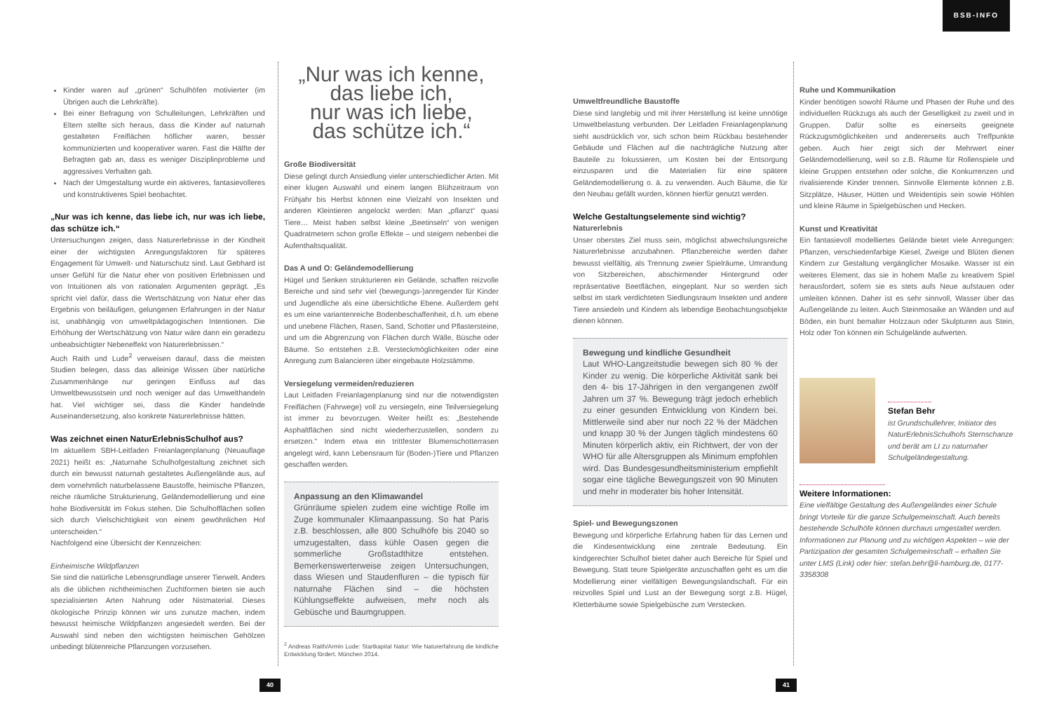BSB-INFO
Kinder waren auf „grünen“ Schulhöfen motivierter (im Übrigen auch die Lehrkräfte).
Bei einer Befragung von Schulleitungen, Lehrkräften und Eltern stellte sich heraus, dass die Kinder auf naturnah gestalteten Freiflächen höflicher waren, besser kommunizierten und kooperativer waren. Fast die Hälfte der Befragten gab an, dass es weniger Disziplinprobleme und aggressives Verhalten gab.
Nach der Umgestaltung wurde ein aktiveres, fantasievolleres und konstruktiveres Spiel beobachtet.
„Nur was ich kenne, das liebe ich, nur was ich liebe, das schütze ich.“
Untersuchungen zeigen, dass Naturerlebnisse in der Kindheit einer der wichtigsten Anregungsfaktoren für späteres Engagement für Umwelt- und Naturschutz sind. Laut Gebhard ist unser Gefühl für die Natur eher von positiven Erlebnissen und von Intuitionen als von rationalen Argumenten geprägt. „Es spricht viel dafür, dass die Wertschätzung von Natur eher das Ergebnis von beiläufigen, gelungenen Erfahrungen in der Natur ist, unabhängig von umweltpädagogischen Intentionen. Die Erhöhung der Wertschätzung von Natur wäre dann ein geradezu unbeabsichtigter Nebeneffekt von Naturerlebnissen.“
Auch Raith und Lude<sup>2</sup> verweisen darauf, dass die meisten Studien belegen, dass das alleinige Wissen über natürliche Zusammenhänge nur geringen Einfluss auf das Umweltbewusstsein und noch weniger auf das Umwelthandeln hat. Viel wichtiger sei, dass die Kinder handelnde Auseinandersetzung, also konkrete Naturerlebnisse hätten.
Was zeichnet einen NaturErlebnisSchulhof aus?
Im aktuellem SBH-Leitfaden Freianlagenplanung (Neuauflage 2021) heißt es: „Naturnahe Schulhofgestaltung zeichnet sich durch ein bewusst naturnah gestaltetes Außengelände aus, auf dem vornehmlich naturbelassene Baustoffe, heimische Pflanzen, reiche räumliche Strukturierung, Geländemodellierung und eine hohe Biodiversität im Fokus stehen. Die Schulhofflächen sollen sich durch Vielschichtigkeit von einem gewöhnlichen Hof unterscheiden.“
Nachfolgend eine Übersicht der Kennzeichen:
Einheimische Wildpflanzen
Sie sind die natürliche Lebensgrundlage unserer Tierwelt. Anders als die üblichen nichtheimischen Zuchtformen bieten sie auch spezialisierten Arten Nahrung oder Nistmaterial. Dieses ökologische Prinzip können wir uns zunutze machen, indem bewusst heimische Wildpflanzen angesiedelt werden. Bei der Auswahl sind neben den wichtigsten heimischen Gehölzen unbedingt blütenreiche Pflanzungen vorzusehen.
„Nur was ich kenne,
das liebe ich,
nur was ich liebe,
das schütze ich.“
Große Biodiversität
Diese gelingt durch Ansiedlung vieler unterschiedlicher Arten. Mit einer klugen Auswahl und einem langen Blühzeitraum von Frühjahr bis Herbst können eine Vielzahl von Insekten und anderen Kleintieren angelockt werden: Man „pflanzt“ quasi Tiere… Meist haben selbst kleine „Beetinseln“ von wenigen Quadratmetern schon große Effekte – und steigern nebenbei die Aufenthaltsqualität.
Das A und O: Geländemodellierung
Hügel und Senken strukturieren ein Gelände, schaffen reizvolle Bereiche und sind sehr viel (bewegungs-)anregender für Kinder und Jugendliche als eine übersichtliche Ebene. Außerdem geht es um eine variantenreiche Bodenbeschaffenheit, d.h. um ebene und unebene Flächen, Rasen, Sand, Schotter und Pflastersteine, und um die Abgrenzung von Flächen durch Wälle, Büsche oder Bäume. So entstehen z.B. Versteckmöglichkeiten oder eine Anregung zum Balancieren über eingebaute Holzstämme.
Versiegelung vermeiden/reduzieren
Laut Leitfaden Freianlagenplanung sind nur die notwendigsten Freiflächen (Fahrwege) voll zu versiegeln, eine Teilversiegelung ist immer zu bevorzugen. Weiter heißt es: „Bestehende Asphaltflächen sind nicht wiederherzustellen, sondern zu ersetzen.“ Indem etwa ein trittfester Blumenschotterrasen angelegt wird, kann Lebensraum für (Boden-)Tiere und Pflanzen geschaffen werden.
Anpassung an den Klimawandel
Grünräume spielen zudem eine wichtige Rolle im Zuge kommunaler Klimaanpassung. So hat Paris z.B. beschlossen, alle 800 Schulhöfe bis 2040 so umzugestalten, dass kühle Oasen gegen die sommerliche Großstadthitze entstehen. Bemerkenswerterweise zeigen Untersuchungen, dass Wiesen und Staudenfluren – die typisch für naturnahe Flächen sind – die höchsten Kühlungseffekte aufweisen, mehr noch als Gebüsche und Baumgruppen.
<sup>2</sup> Andreas Raith/Armin Lude: Startkapital Natur: Wie Naturerfahrung die kindliche Entwicklung fördert. München 2014.
Umweltfreundliche Baustoffe
Diese sind langlebig und mit ihrer Herstellung ist keine unnötige Umweltbelastung verbunden. Der Leitfaden Freianlagenplanung sieht ausdrücklich vor, sich schon beim Rückbau bestehender Gebäude und Flächen auf die nachträgliche Nutzung alter Bauteile zu fokussieren, um Kosten bei der Entsorgung einzusparen und die Materialien für eine spätere Geländemodellierung o. ä. zu verwenden. Auch Bäume, die für den Neubau gefällt wurden, können hierfür genutzt werden.
Welche Gestaltungselemente sind wichtig?
Naturerlebnis
Unser oberstes Ziel muss sein, möglichst abwechslungsreiche Naturerlebnisse anzubahnen. Pflanzbereiche werden daher bewusst vielfältig, als Trennung zweier Spielräume, Umrandung von Sitzbereichen, abschirmender Hintergrund oder repräsentative Beetflächen, eingeplant. Nur so werden sich selbst im stark verdichteten Siedlungsraum Insekten und andere Tiere ansiedeln und Kindern als lebendige Beobachtungsobjekte dienen können.
Bewegung und kindliche Gesundheit
Laut WHO-Langzeitstudie bewegen sich 80 % der Kinder zu wenig. Die körperliche Aktivität sank bei den 4- bis 17-Jährigen in den vergangenen zwölf Jahren um 37 %. Bewegung trägt jedoch erheblich zu einer gesunden Entwicklung von Kindern bei. Mittlerweile sind aber nur noch 22 % der Mädchen und knapp 30 % der Jungen täglich mindestens 60 Minuten körperlich aktiv, ein Richtwert, der von der WHO für alle Altersgruppen als Minimum empfohlen wird. Das Bundesgesundheitsministerium empfiehlt sogar eine tägliche Bewegungszeit von 90 Minuten und mehr in moderater bis hoher Intensität.
Spiel- und Bewegungszonen
Bewegung und körperliche Erfahrung haben für das Lernen und die Kindesentwicklung eine zentrale Bedeutung. Ein kindgerechter Schulhof bietet daher auch Bereiche für Spiel und Bewegung. Statt teure Spielgeräte anzuschaffen geht es um die Modellierung einer vielfältigen Bewegungslandschaft. Für ein reizvolles Spiel und Lust an der Bewegung sorgt z.B. Hügel, Kletterbäume sowie Spielgebüsche zum Verstecken.
Ruhe und Kommunikation
Kinder benötigen sowohl Räume und Phasen der Ruhe und des individuellen Rückzugs als auch der Geselligkeit zu zweit und in Gruppen. Dafür sollte es einerseits geeignete Rückzugsmöglichkeiten und andererseits auch Treffpunkte geben. Auch hier zeigt sich der Mehrwert einer Geländemodellierung, weil so z.B. Räume für Rollenspiele und kleine Gruppen entstehen oder solche, die Konkurrenzen und rivalisierende Kinder trennen. Sinnvolle Elemente können z.B. Sitzplätze, Häuser, Hütten und Weidentipis sein sowie Höhlen und kleine Räume in Spielgebüschen und Hecken.
Kunst und Kreativität
Ein fantasievoll modelliertes Gelände bietet viele Anregungen: Pflanzen, verschiedenfarbige Kiesel, Zweige und Blüten dienen Kindern zur Gestaltung vergänglicher Mosaike. Wasser ist ein weiteres Element, das sie in hohem Maße zu kreativem Spiel herausfordert, sofern sie es stets aufs Neue aufstauen oder umleiten können. Daher ist es sehr sinnvoll, Wasser über das Außengelände zu leiten. Auch Steinmosaike an Wänden und auf Böden, ein bunt bemalter Holzzaun oder Skulpturen aus Stein, Holz oder Ton können ein Schulgelände aufwerten.
Stefan Behr
ist Grundschullehrer, Initiator des NaturErlebnisSchulhofs Sternschanze und berät am LI zu naturnaher Schulgeländegestaltung.
Weitere Informationen:
Eine vielfältige Gestaltung des Außengeländes einer Schule bringt Vorteile für die ganze Schulgemeinschaft. Auch bereits bestehende Schulhöfe können durchaus umgestaltet werden. Informationen zur Planung und zu wichtigen Aspekten – wie der Partizipation der gesamten Schulgemeinschaft – erhalten Sie unter LMS (Link) oder hier: stefan.behr@li-hamburg.de, 0177-3358308
40 41